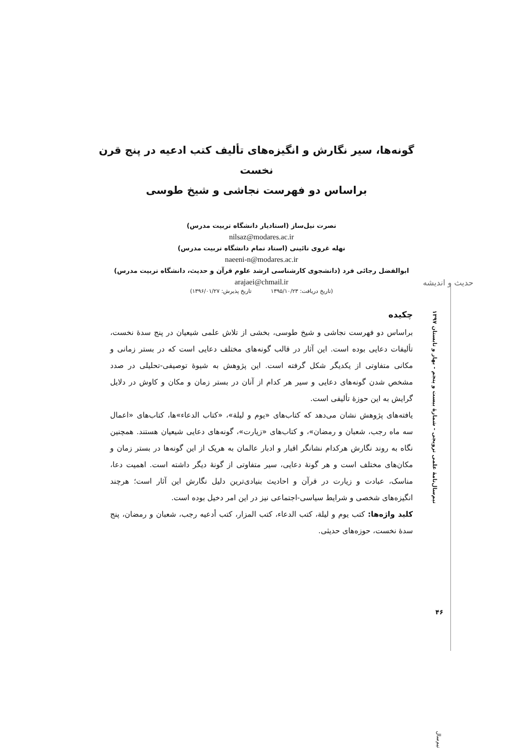گونه‌ها، سیر نگارش و انگیزه‌های تألیف کتب ادعیه در پنج قرن نخست
براساس دو فهرست نجاشی و شیخ طوسی
نصرت نیل‌ساز (استادیار دانشگاه تربیت مدرس)
nilsaz@modares.ac.ir
نهله غروی نائینی (استاد تمام دانشگاه تربیت مدرس)
naeeni-n@modares.ac.ir
ابوالفضل رجائی فرد (دانشجوی کارشناسی ارشد علوم قرآن و حدیث، دانشگاه تربیت مدرس)
arajaei@chmail.ir
(تاریخ دریافت: ۱۳۹۵/۱۰/۲۳ تاریخ پذیرش: ۱۳۹۶/۰۱/۲۷)
چکیده
براساس دو فهرست نجاشی و شیخ طوسی، بخشی از تلاش علمی شیعیان در پنج سدۀ نخست، تألیفات دعایی بوده است. این آثار در قالب گونه‌های مختلف دعایی است که در بستر زمانی و مکانی متفاوتی از یکدیگر شکل گرفته است. این پژوهش به شیوۀ توصیفی-تحلیلی در صدد مشخص شدن گونه‌های دعایی و سیر هر کدام از آنان در بستر زمان و مکان و کاوش در دلایل گرایش به این حوزۀ تألیفی است.
یافته‌های پژوهش نشان می‌دهد که کتاب‌های «یوم و لیلة»، «کتاب الدعاء»ها، کتاب‌های «اعمال سه ماه رجب، شعبان و رمضان»، و کتاب‌های «زیارت»، گونه‌های دعایی شیعیان هستند. همچنین نگاه به روند نگارش هرکدام نشانگر اقبار و ادبار عالمان به هریک از این گونه‌ها در بستر زمان و مکان‌های مختلف است و هر گونۀ دعایی، سیر متفاوتی از گونۀ دیگر داشته است. اهمیت دعا، مناسک، عبادت و زیارت در قرآن و احادیث بنیادی‌ترین دلیل نگارش این آثار است؛ هرچند انگیزه‌های شخصی و شرایط سیاسی-اجتماعی نیز در این امر دخیل بوده است.
کلید واژه‌ها: کتب یوم و لیلة، کتب الدعاء، کتب المزار، کتب أدعیه رجب، شعبان و رمضان، پنج سدۀ نخست، حوزه‌های حدیثی.
حدیث و اندیشه
نیم‌سال‌نامۀ علمی ترویجی - شمارۀ بیست و پنجم - بهار و تابستان ۱۳۹۷
۴۶
نیم‌سال